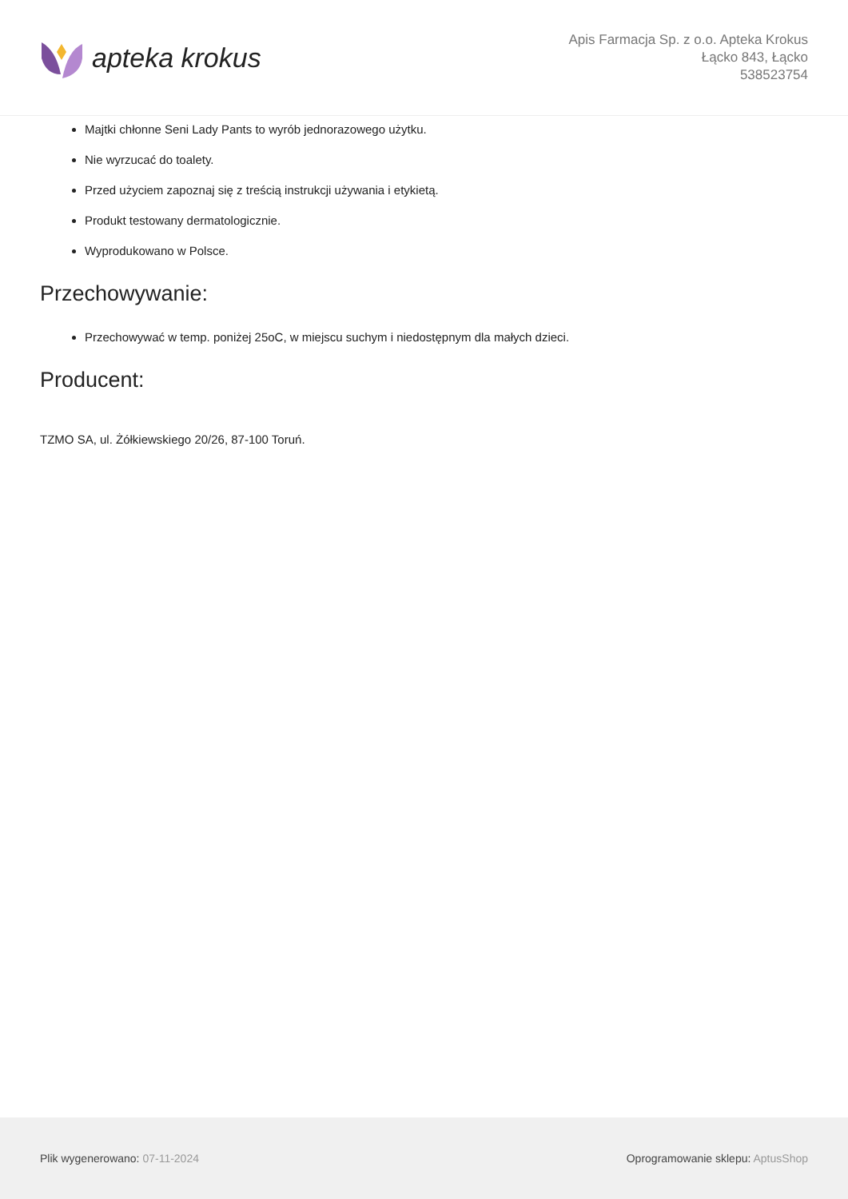apteka krokus
Apis Farmacja Sp. z o.o. Apteka Krokus
Łącko 843, Łącko
538523754
Majtki chłonne Seni Lady Pants to wyrób jednorazowego użytku.
Nie wyrzucać do toalety.
Przed użyciem zapoznaj się z treścią instrukcji używania i etykietą.
Produkt testowany dermatologicznie.
Wyprodukowano w Polsce.
Przechowywanie:
Przechowywać w temp. poniżej 25oC, w miejscu suchym i niedostępnym dla małych dzieci.
Producent:
TZMO SA, ul. Żółkiewskiego 20/26, 87-100 Toruń.
Plik wygenerowano: 07-11-2024 Oprogramowanie sklepu: AptusShop